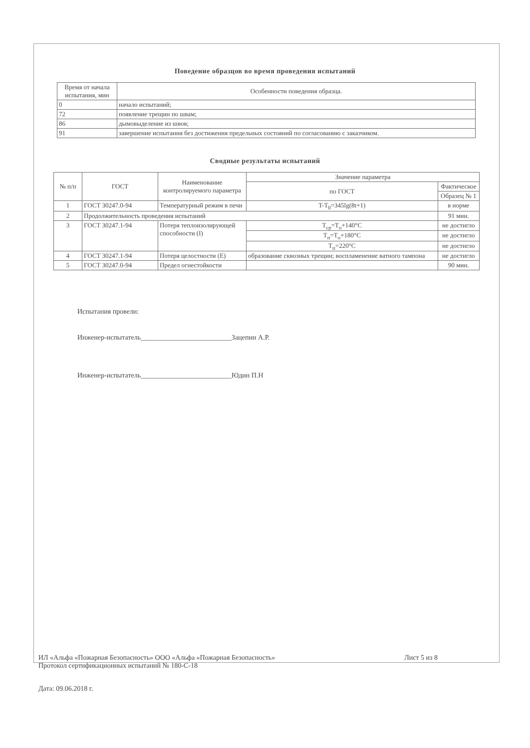Поведение образцов во время проведения испытаний
| Время от начала испытания, мин | Особенности поведения образца. |
| --- | --- |
| 0 | начало испытаний; |
| 72 | появление трещин по швам; |
| 86 | дымовыделение из швов; |
| 91 | завершение испытания без достижения предельных состояний по согласованию с заказчиком. |
Сводные результаты испытаний
| № п/п | ГОСТ | Наименование контролируемого параметра | Значение параметра | |
| --- | --- | --- | --- | --- |
| | | | по ГОСТ | Фактическое |
| | | | | Образец № 1 |
| 1 | ГОСТ 30247.0-94 | Температурный режим в печи | T-T<sub>0</sub>=345lg(8t+1) | в норме |
| 2 | Продолжительность проведения испытаний | | | 91 мин. |
| 3 | ГОСТ 30247.1-94 | Потеря теплоизолирующей способности (I) | T<sub>ср</sub>=T<sub>о</sub>+140°C | не достигло |
| | | | T<sub>п</sub>=T<sub>о</sub>+180°C | не достигло |
| | | | T<sub>п</sub>=220°C | не достигло |
| 4 | ГОСТ 30247.1-94 | Потеря целостности (E) | образование сквозных трещин; воспламенение ватного тампона | не достигло |
| 5 | ГОСТ 30247.0-94 | Предел огнестойкости | | 90 мин. |
Испытания провели:
Инженер-испытатель__________________________Зацепин А.Р.
Инженер-испытатель__________________________Юдин П.Н
ИЛ «Альфа «Пожарная Безопасность» ООО «Альфа «Пожарная Безопасность» Лист 5 из 8
Протокол сертификационных испытаний № 180-С-18
Дата: 09.06.2018 г.